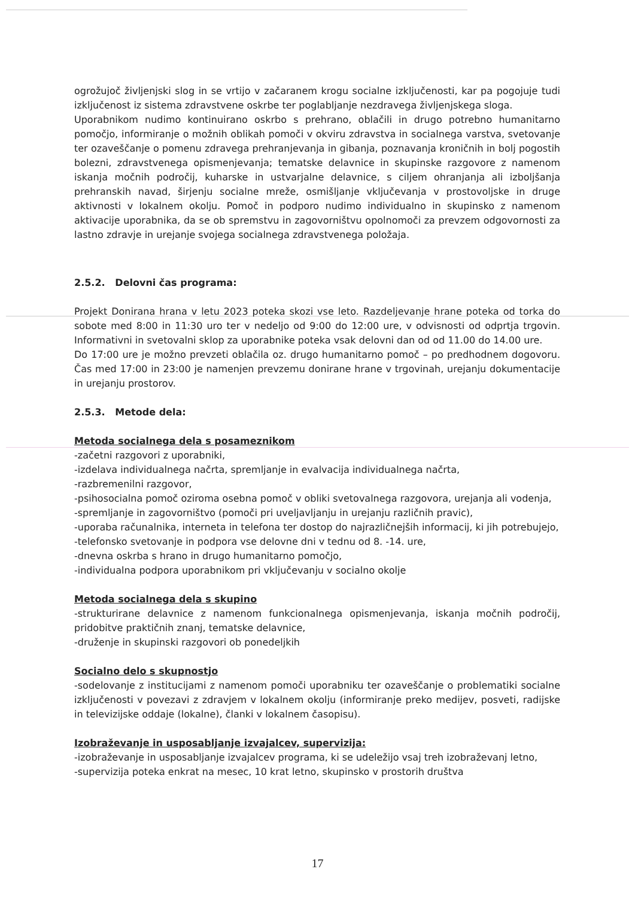ogrožujoč življenjski slog in se vrtijo v začaranem krogu socialne izključenosti, kar pa pogojuje tudi izključenost iz sistema zdravstvene oskrbe ter poglabljanje nezdravega življenjskega sloga.
Uporabnikom nudimo kontinuirano oskrbo s prehrano, oblačili in drugo potrebno humanitarno pomočjo, informiranje o možnih oblikah pomoči v okviru zdravstva in socialnega varstva, svetovanje ter ozaveščanje o pomenu zdravega prehranjevanja in gibanja, poznavanja kroničnih in bolj pogostih bolezni, zdravstvenega opismenjevanja; tematske delavnice in skupinske razgovore z namenom iskanja močnih področij, kuharske in ustvarjalne delavnice, s ciljem ohranjanja ali izboljšanja prehranskih navad, širjenju socialne mreže, osmišljanje vključevanja v prostovoljske in druge aktivnosti v lokalnem okolju. Pomoč in podporo nudimo individualno in skupinsko z namenom aktivacije uporabnika, da se ob spremstvu in zagovorništvu opolnomoči za prevzem odgovornosti za lastno zdravje in urejanje svojega socialnega zdravstvenega položaja.
2.5.2. Delovni čas programa:
Projekt Donirana hrana v letu 2023 poteka skozi vse leto. Razdeljevanje hrane poteka od torka do sobote med 8:00 in 11:30 uro ter v nedeljo od 9:00 do 12:00 ure, v odvisnosti od odprtja trgovin. Informativni in svetovalni sklop za uporabnike poteka vsak delovni dan od od 11.00 do 14.00 ure.
Do 17:00 ure je možno prevzeti oblačila oz. drugo humanitarno pomoč – po predhodnem dogovoru. Čas med 17:00 in 23:00 je namenjen prevzemu donirane hrane v trgovinah, urejanju dokumentacije in urejanju prostorov.
2.5.3. Metode dela:
Metoda socialnega dela s posameznikom
-začetni razgovori z uporabniki,
-izdelava individualnega načrta, spremljanje in evalvacija individualnega načrta,
-razbremenilni razgovor,
-psihosocialna pomoč oziroma osebna pomoč v obliki svetovalnega razgovora, urejanja ali vodenja,
-spremljanje in zagovorništvo (pomoči pri uveljavljanju in urejanju različnih pravic),
-uporaba računalnika, interneta in telefona ter dostop do najrazličnejših informacij, ki jih potrebujejo,
-telefonsko svetovanje in podpora vse delovne dni v tednu od 8. -14. ure,
-dnevna oskrba s hrano in drugo humanitarno pomočjo,
-individualna podpora uporabnikom pri vključevanju v socialno okolje
Metoda socialnega dela s skupino
-strukturirane delavnice z namenom funkcionalnega opismenjevanja, iskanja močnih področij, pridobitve praktičnih znanj, tematske delavnice,
-druženje in skupinski razgovori ob ponedeljkih
Socialno delo s skupnostjo
-sodelovanje z institucijami z namenom pomoči uporabniku ter ozaveščanje o problematiki socialne izključenosti v povezavi z zdravjem v lokalnem okolju (informiranje preko medijev, posveti, radijske in televizijske oddaje (lokalne), članki v lokalnem časopisu).
Izobraževanje in usposabljanje izvajalcev, supervizija:
-izobraževanje in usposabljanje izvajalcev programa, ki se udeležijo vsaj treh izobraževanj letno,
-supervizija poteka enkrat na mesec, 10 krat letno, skupinsko v prostorih društva
17